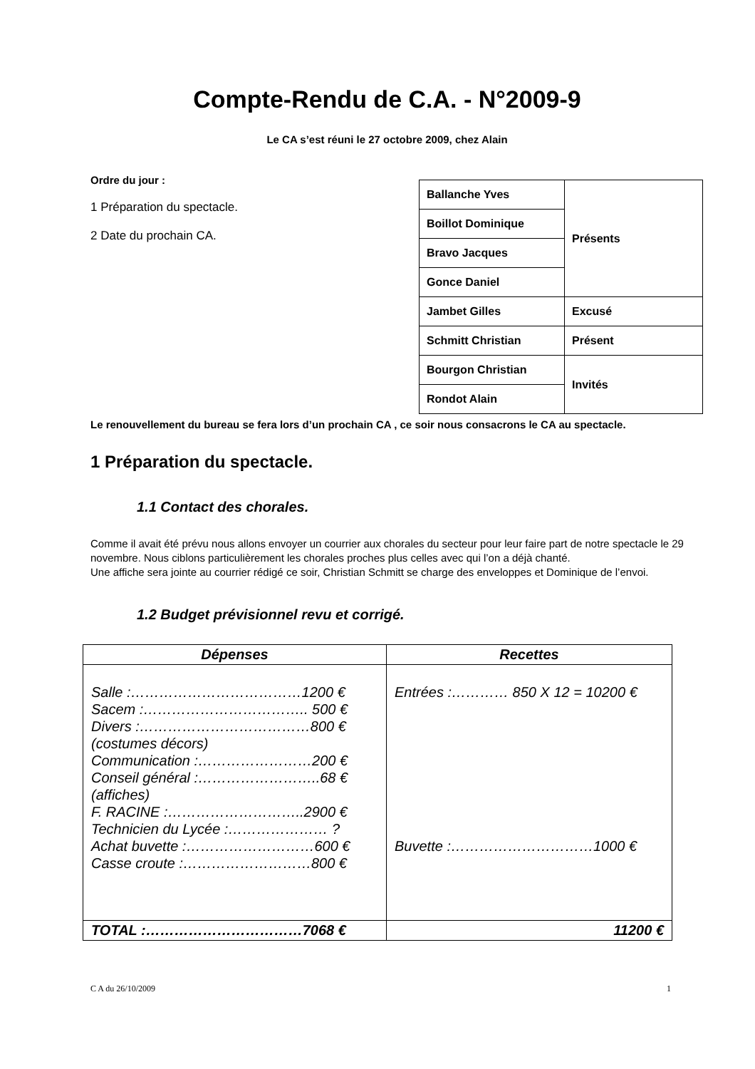Compte-Rendu de C.A. - N°2009-9
Le CA s’est réuni le 27 octobre 2009, chez Alain
Ordre du jour :
1 Préparation du spectacle.
2 Date du prochain CA.
| Ballanche Yves | Présents |
| Boillot Dominique | |
| Bravo Jacques | |
| Gonce Daniel | |
| Jambet Gilles | Excusé |
| Schmitt Christian | Présent |
| Bourgon Christian | Invités |
| Rondot Alain | |
Le renouvellement du bureau se fera lors d’un prochain CA , ce soir nous consacrons le CA au spectacle.
1 Préparation du spectacle.
1.1 Contact des chorales.
Comme il avait été prévu nous allons envoyer un courrier aux chorales du secteur pour leur faire part de notre spectacle le 29 novembre. Nous ciblons particulièrement les chorales proches plus celles avec qui l’on a déjà chanté.
Une affiche sera jointe au courrier rédigé ce soir, Christian Schmitt se charge des enveloppes et Dominique de l’envoi.
1.2 Budget prévisionnel revu et corrigé.
| Dépenses | Recettes |
| --- | --- |
| Salle :………………………………1200 € Sacem :…………………………….. 500 € Divers :………………………………800 € (costumes décors) Communication :……………………200 € Conseil général :……………………..68 € (affiches) F. RACINE :………………………..2900 € Technicien du Lycée :………………… ? Achat buvette :………………………600 € Casse croute :………………………800 € | Entrées :………… 850 X 12 = 10200 € Buvette :…………………………1000 € |
| TOTAL :……………………………7068 € | 11200 € |
C A du 26/10/2009 1